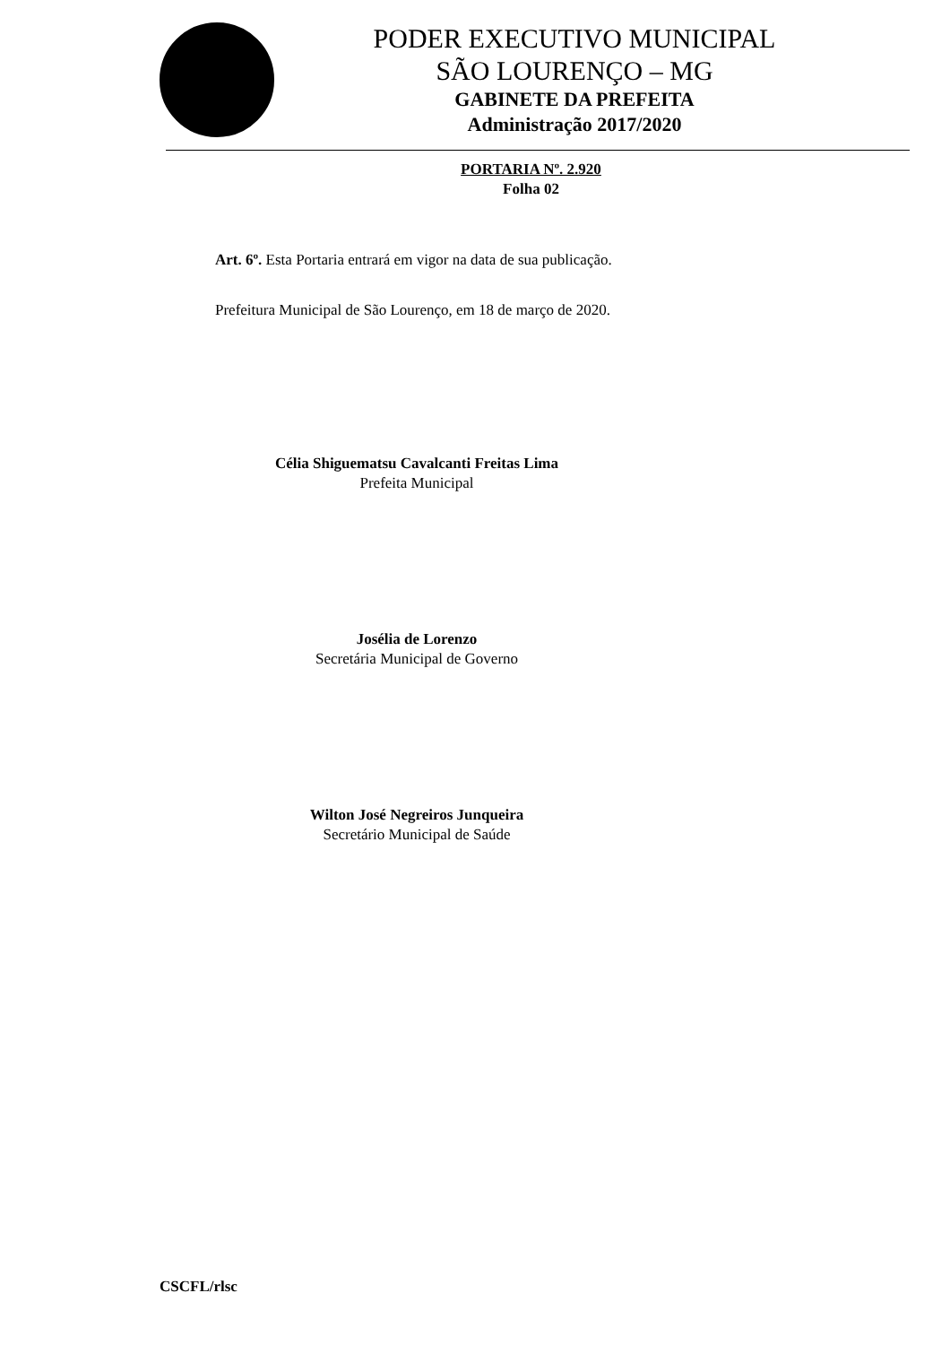PODER EXECUTIVO MUNICIPAL
SÃO LOURENÇO – MG
GABINETE DA PREFEITA
Administração 2017/2020
PORTARIA Nº. 2.920
Folha 02
Art. 6º. Esta Portaria entrará em vigor na data de sua publicação.
Prefeitura Municipal de São Lourenço, em 18 de março de 2020.
Célia Shiguematsu Cavalcanti Freitas Lima
Prefeita Municipal
Josélia de Lorenzo
Secretária Municipal de Governo
Wilton José Negreiros Junqueira
Secretário Municipal de Saúde
CSCFL/rlsc